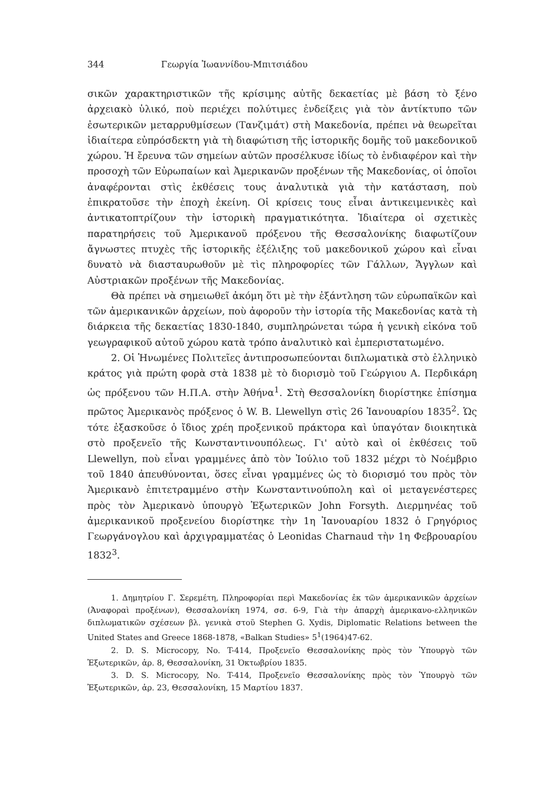344 Γεωργία Ἰωαννίδου-Μπιτσιάδου
σικῶν χαρακτηριστικῶν τῆς κρίσιμης αὐτῆς δεκαετίας μὲ βάση τὸ ξένο ἀρχειακὸ ὑλικό, ποὺ περιέχει πολύτιμες ἐνδείξεις γιὰ τὸν ἀντίκτυπο τῶν ἐσωτερικῶν μεταρρυθμίσεων (Τανζιμάτ) στὴ Μακεδονία, πρέπει νὰ θεωρεῖται ἰδιαίτερα εὐπρόσδεκτη γιὰ τὴ διαφώτιση τῆς ἱστορικῆς δομῆς τοῦ μακεδονικοῦ χώρου. Ἡ ἔρευνα τῶν σημείων αὐτῶν προσέλκυσε ἰδίως τὸ ἐνδιαφέρον καὶ τὴν προσοχὴ τῶν Εὐρωπαίων καὶ Ἀμερικανῶν προξένων τῆς Μακεδονίας, οἱ ὁποῖοι ἀναφέρονται στὶς ἐκθέσεις τους ἀναλυτικὰ γιὰ τὴν κατάσταση, ποὺ ἐπικρατοῦσε τὴν ἐποχὴ ἐκείνη. Οἱ κρίσεις τους εἶναι ἀντικειμενικὲς καὶ ἀντικατοπτρίζουν τὴν ἱστορικὴ πραγματικότητα. Ἰδιαίτερα οἱ σχετικὲς παρατηρήσεις τοῦ Ἀμερικανοῦ πρόξενου τῆς Θεσσαλονίκης διαφωτίζουν ἄγνωστες πτυχὲς τῆς ἱστορικῆς ἐξέλιξης τοῦ μακεδονικοῦ χώρου καὶ εἶναι δυνατὸ νὰ διασταυρωθοῦν μὲ τὶς πληροφορίες τῶν Γάλλων, Ἄγγλων καὶ Αὐστριακῶν προξένων τῆς Μακεδονίας.
Θὰ πρέπει νὰ σημειωθεῖ ἀκόμη ὅτι μὲ τὴν ἐξάντληση τῶν εὐρωπαϊκῶν καὶ τῶν ἀμερικανικῶν ἀρχείων, ποὺ ἀφοροῦν τὴν ἱστορία τῆς Μακεδονίας κατὰ τὴ διάρκεια τῆς δεκαετίας 1830-1840, συμπληρώνεται τώρα ἡ γενικὴ εἰκόνα τοῦ γεωγραφικοῦ αὐτοῦ χώρου κατὰ τρόπο ἀναλυτικὸ καὶ ἐμπεριστατωμένο.
2. Οἱ Ἡνωμένες Πολιτεῖες ἀντιπροσωπεύονται διπλωματικὰ στὸ ἑλληνικὸ κράτος γιὰ πρώτη φορὰ στὰ 1838 μὲ τὸ διορισμὸ τοῦ Γεώργιου Α. Περδικάρη ὡς πρόξενου τῶν Η.Π.Α. στὴν Ἀθήνα<sup>1</sup>. Στὴ Θεσσαλονίκη διορίστηκε ἐπίσημα πρῶτος Ἀμερικανὸς πρόξενος ὁ W. B. Llewellyn στὶς 26 Ἰανουαρίου 1835<sup>2</sup>. Ὡς τότε ἐξασκοῦσε ὁ ἴδιος χρέη προξενικοῦ πράκτορα καὶ ὑπαγόταν διοικητικὰ στὸ προξενεῖο τῆς Κωνσταντινουπόλεως. Γι' αὐτὸ καὶ οἱ ἐκθέσεις τοῦ Llewellyn, ποὺ εἶναι γραμμένες ἀπὸ τὸν Ἰούλιο τοῦ 1832 μέχρι τὸ Νοέμβριο τοῦ 1840 ἀπευθύνονται, ὅσες εἶναι γραμμένες ὡς τὸ διορισμό του πρὸς τὸν Ἀμερικανὸ ἐπιτετραμμένο στὴν Κωνσταντινούπολη καὶ οἱ μεταγενέστερες πρὸς τὸν Ἀμερικανὸ ὑπουργὸ Ἐξωτερικῶν John Forsyth. Διερμηνέας τοῦ ἀμερικανικοῦ προξενείου διορίστηκε τὴν 1η Ἰανουαρίου 1832 ὁ Γρηγόριος Γεωργάνογλου καὶ ἀρχιγραμματέας ὁ Leonidas Charnaud τὴν 1η Φεβρουαρίου 1832<sup>3</sup>.
1. Δημητρίου Γ. Σερεμέτη, Πληροφορίαι περὶ Μακεδονίας ἐκ τῶν ἀμερικανικῶν ἀρχείων (Ἀναφοραὶ προξένων), Θεσσαλονίκη 1974, σσ. 6-9, Γιὰ τὴν ἀπαρχὴ ἀμερικανο-ελληνικῶν διπλωματικῶν σχέσεων βλ. γενικὰ στοῦ Stephen G. Xydis, Diplomatic Relations between the United States and Greece 1868-1878, «Balkan Studies» 5<sup>1</sup>(1964)47-62.
2. D. S. Microcopy, No. T-414, Προξενεῖο Θεσσαλονίκης πρὸς τὸν Ὑπουργὸ τῶν Ἐξωτερικῶν, ἀρ. 8, Θεσσαλονίκη, 31 Ὀκτωβρίου 1835.
3. D. S. Microcopy, No. T-414, Προξενεῖο Θεσσαλονίκης πρὸς τὸν Ὑπουργὸ τῶν Ἐξωτερικῶν, ἀρ. 23, Θεσσαλονίκη, 15 Μαρτίου 1837.